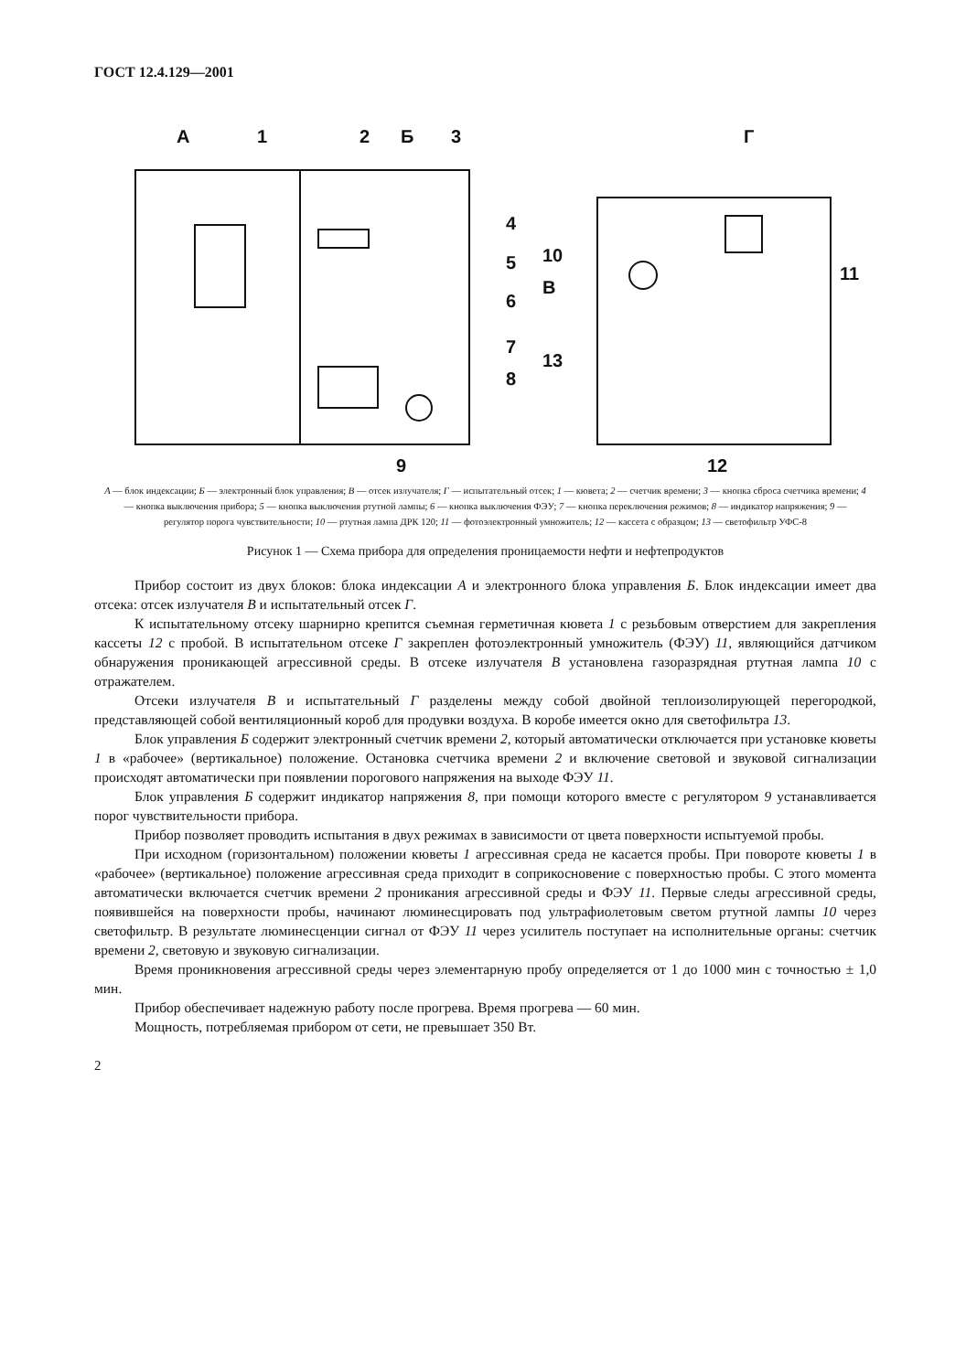ГОСТ 12.4.129—2001
А
1
2
Б
3
4
5
6
7
8
9
Г
10
В
11
13
12
А — блок индексации; Б — электронный блок управления; В — отсек излучателя; Г — испытательный отсек; 1 — кювета; 2 — счетчик времени; 3 — кнопка сброса счетчика времени; 4 — кнопка выключения прибора; 5 — кнопка выключения ртутной лампы; 6 — кнопка выключения ФЭУ; 7 — кнопка переключения режимов; 8 — индикатор напряжения; 9 — регулятор порога чувствительности; 10 — ртутная лампа ДРК 120; 11 — фотоэлектронный умножитель; 12 — кассета с образцом; 13 — светофильтр УФС-8
Рисунок 1 — Схема прибора для определения проницаемости нефти и нефтепродуктов
Прибор состоит из двух блоков: блока индексации А и электронного блока управления Б. Блок индексации имеет два отсека: отсек излучателя В и испытательный отсек Г.
К испытательному отсеку шарнирно крепится съемная герметичная кювета 1 с резьбовым отверстием для закрепления кассеты 12 с пробой. В испытательном отсеке Г закреплен фотоэлектронный умножитель (ФЭУ) 11, являющийся датчиком обнаружения проникающей агрессивной среды. В отсеке излучателя В установлена газоразрядная ртутная лампа 10 с отражателем.
Отсеки излучателя В и испытательный Г разделены между собой двойной теплоизолирующей перегородкой, представляющей собой вентиляционный короб для продувки воздуха. В коробе имеется окно для светофильтра 13.
Блок управления Б содержит электронный счетчик времени 2, который автоматически отключается при установке кюветы 1 в «рабочее» (вертикальное) положение. Остановка счетчика времени 2 и включение световой и звуковой сигнализации происходят автоматически при появлении порогового напряжения на выходе ФЭУ 11.
Блок управления Б содержит индикатор напряжения 8, при помощи которого вместе с регулятором 9 устанавливается порог чувствительности прибора.
Прибор позволяет проводить испытания в двух режимах в зависимости от цвета поверхности испытуемой пробы.
При исходном (горизонтальном) положении кюветы 1 агрессивная среда не касается пробы. При повороте кюветы 1 в «рабочее» (вертикальное) положение агрессивная среда приходит в соприкосновение с поверхностью пробы. С этого момента автоматически включается счетчик времени 2 проникания агрессивной среды и ФЭУ 11. Первые следы агрессивной среды, появившейся на поверхности пробы, начинают люминесцировать под ультрафиолетовым светом ртутной лампы 10 через светофильтр. В результате люминесценции сигнал от ФЭУ 11 через усилитель поступает на исполнительные органы: счетчик времени 2, световую и звуковую сигнализации.
Время проникновения агрессивной среды через элементарную пробу определяется от 1 до 1000 мин с точностью ± 1,0 мин.
Прибор обеспечивает надежную работу после прогрева. Время прогрева — 60 мин.
Мощность, потребляемая прибором от сети, не превышает 350 Вт.
2